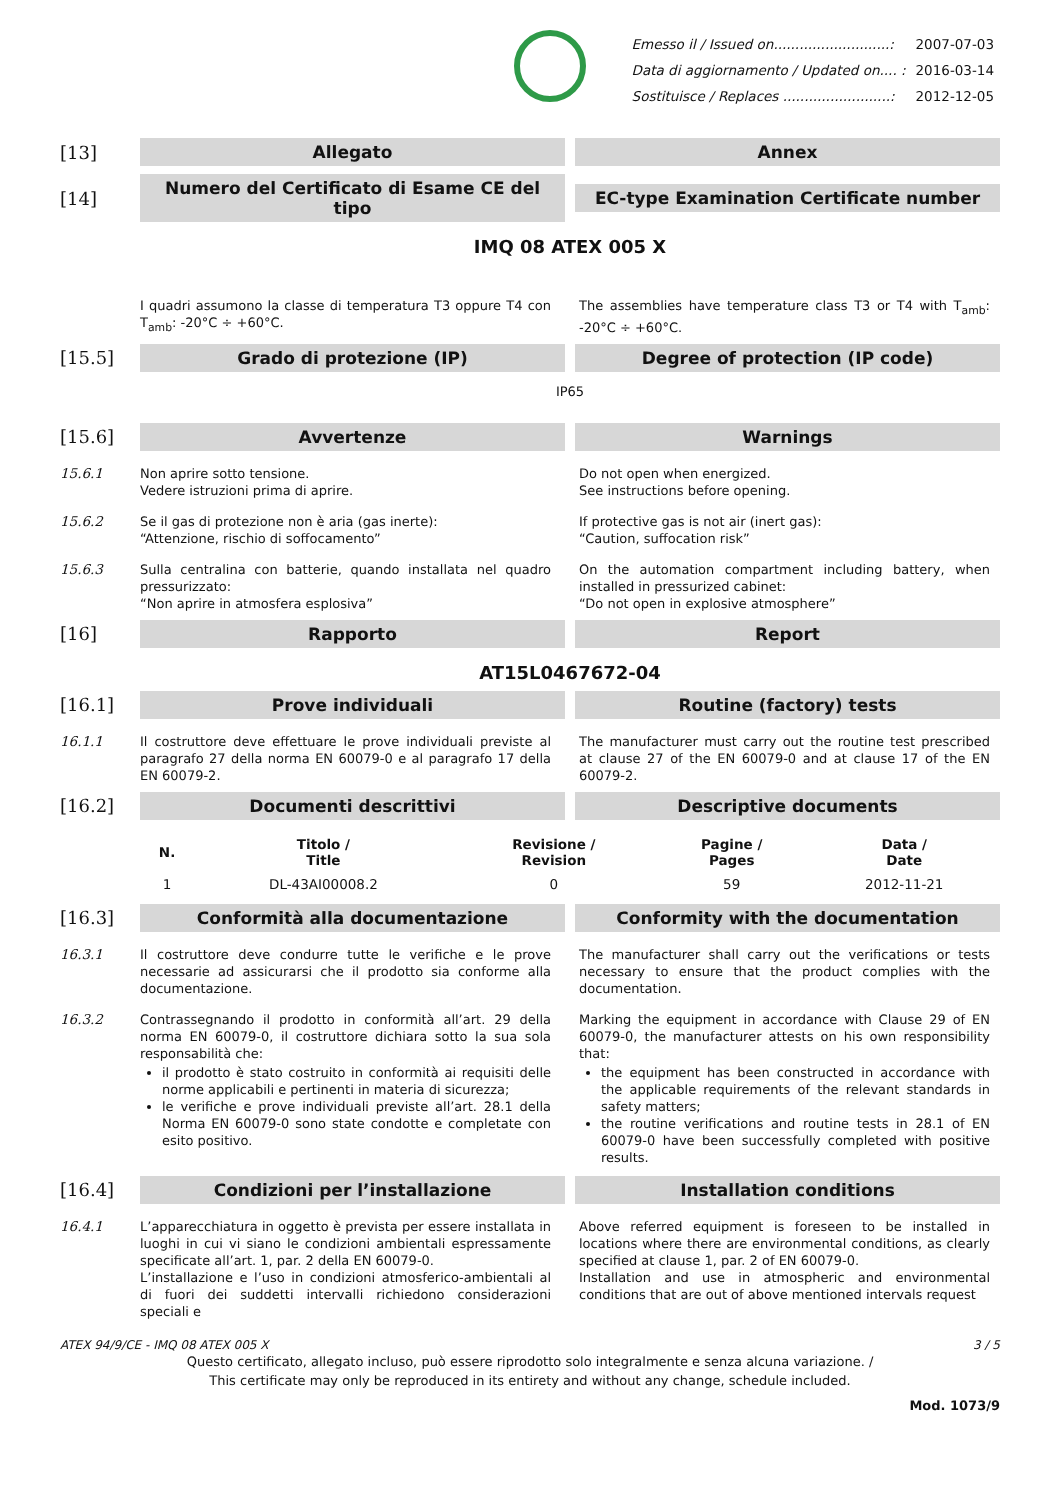| Emesso il / Issued on...........................: | 2007-07-03 |
| Data di aggiornamento / Updated on.... : | 2016-03-14 |
| Sostituisce / Replaces .........................: | 2012-12-05 |
[13]
Allegato Annex
[14]
Numero del Certificato di Esame CE del tipo
EC-type Examination Certificate number
IMQ 08 ATEX 005 X
I quadri assumono la classe di temperatura T3 oppure T4 con T<sub>amb</sub>: -20°C ÷ +60°C.
The assemblies have temperature class T3 or T4 with T<sub>amb</sub>: -20°C ÷ +60°C.
[15.5]
Grado di protezione (IP) Degree of protection (IP code)
IP65
[15.6]
Avvertenze Warnings
15.6.1
Non aprire sotto tensione.
Vedere istruzioni prima di aprire.
Do not open when energized.
See instructions before opening.
15.6.2
Se il gas di protezione non è aria (gas inerte):
“Attenzione, rischio di soffocamento”
If protective gas is not air (inert gas):
“Caution, suffocation risk”
15.6.3
Sulla centralina con batterie, quando installata nel quadro pressurizzato:
“Non aprire in atmosfera esplosiva”
On the automation compartment including battery, when installed in pressurized cabinet:
“Do not open in explosive atmosphere”
[16]
Rapporto Report
AT15L0467672-04
[16.1]
Prove individuali Routine (factory) tests
16.1.1
Il costruttore deve effettuare le prove individuali previste al paragrafo 27 della norma EN 60079-0 e al paragrafo 17 della EN 60079-2.
The manufacturer must carry out the routine test prescribed at clause 27 of the EN 60079-0 and at clause 17 of the EN 60079-2.
[16.2]
Documenti descrittivi Descriptive documents
| N. | Titolo / Title | Revisione / Revision | Pagine / Pages | Data / Date |
| --- | --- | --- | --- | --- |
| 1 | DL-43AI00008.2 | 0 | 59 | 2012-11-21 |
[16.3]
Conformità alla documentazione
Conformity with the documentation
16.3.1
Il costruttore deve condurre tutte le verifiche e le prove necessarie ad assicurarsi che il prodotto sia conforme alla documentazione.
The manufacturer shall carry out the verifications or tests necessary to ensure that the product complies with the documentation.
16.3.2
Contrassegnando il prodotto in conformità all’art. 29 della norma EN 60079-0, il costruttore dichiara sotto la sua sola responsabilità che:
il prodotto è stato costruito in conformità ai requisiti delle norme applicabili e pertinenti in materia di sicurezza;
le verifiche e prove individuali previste all’art. 28.1 della Norma EN 60079-0 sono state condotte e completate con esito positivo.
Marking the equipment in accordance with Clause 29 of EN 60079-0, the manufacturer attests on his own responsibility that:
the equipment has been constructed in accordance with the applicable requirements of the relevant standards in safety matters;
the routine verifications and routine tests in 28.1 of EN 60079-0 have been successfully completed with positive results.
[16.4]
Condizioni per l’installazione Installation conditions
16.4.1
L’apparecchiatura in oggetto è prevista per essere installata in luoghi in cui vi siano le condizioni ambientali espressamente specificate all’art. 1, par. 2 della EN 60079-0.
L’installazione e l’uso in condizioni atmosferico-ambientali al di fuori dei suddetti intervalli richiedono considerazioni speciali e
Above referred equipment is foreseen to be installed in locations where there are environmental conditions, as clearly specified at clause 1, par. 2 of EN 60079-0.
Installation and use in atmospheric and environmental conditions that are out of above mentioned intervals request
ATEX 94/9/CE - IMQ 08 ATEX 005 X 3 / 5
Questo certificato, allegato incluso, può essere riprodotto solo integralmente e senza alcuna variazione. /
This certificate may only be reproduced in its entirety and without any change, schedule included.
Mod. 1073/9